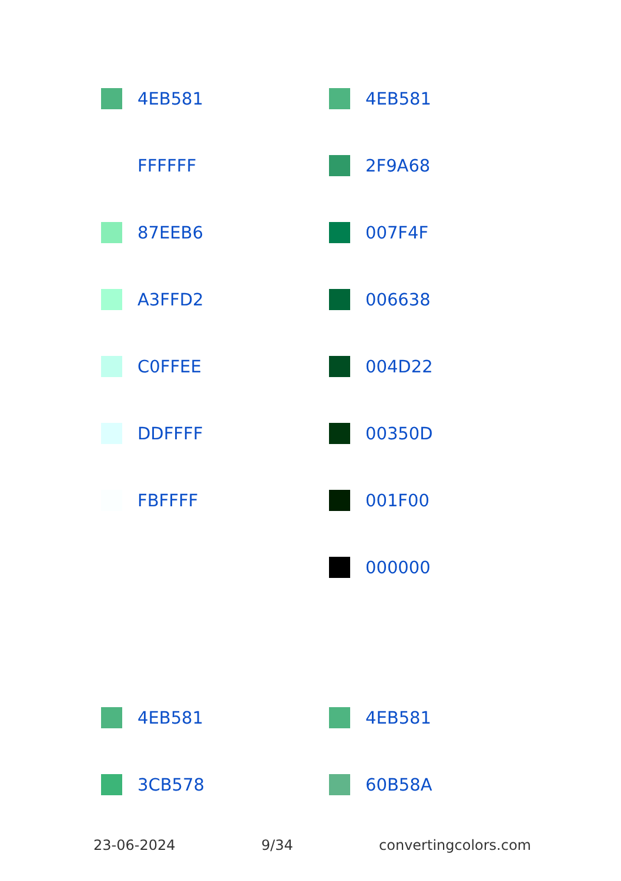4EB581 4EB581
FFFFFF 2F9A68
87EEB6 007F4F
A3FFD2 006638
C0FFEE 004D22
DDFFFF 00350D
FBFFFF 001F00
000000
4EB581 4EB581
3CB578 60B58A
23-06-2024 9/34 convertingcolors.com